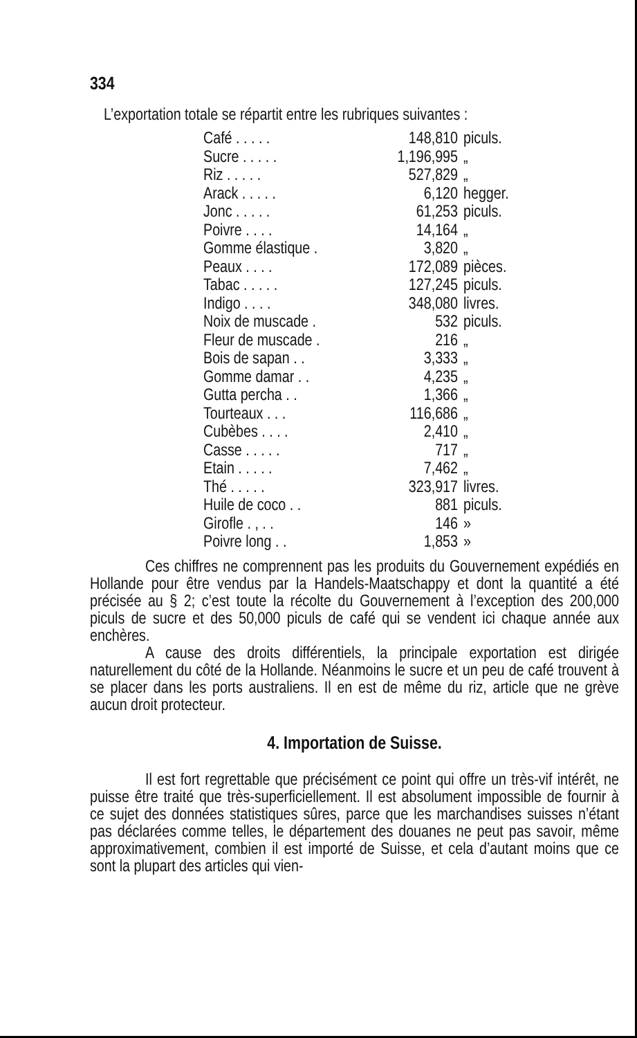334
L’exportation totale se répartit entre les rubriques suivantes :
| Café . . . . . | 148,810 | piculs. |
| Sucre . . . . . | 1,196,995 | „ |
| Riz . . . . . | 527,829 | „ |
| Arack . . . . . | 6,120 | hegger. |
| Jonc . . . . . | 61,253 | piculs. |
| Poivre . . . . | 14,164 | „ |
| Gomme élastique . | 3,820 | „ |
| Peaux . . . . | 172,089 | pièces. |
| Tabac . . . . . | 127,245 | piculs. |
| Indigo . . . . | 348,080 | livres. |
| Noix de muscade . | 532 | piculs. |
| Fleur de muscade . | 216 | „ |
| Bois de sapan . . | 3,333 | „ |
| Gomme damar . . | 4,235 | „ |
| Gutta percha . . | 1,366 | „ |
| Tourteaux . . . | 116,686 | „ |
| Cubèbes . . . . | 2,410 | „ |
| Casse . . . . . | 717 | „ |
| Etain . . . . . | 7,462 | „ |
| Thé . . . . . | 323,917 | livres. |
| Huile de coco . . | 881 | piculs. |
| Girofle . , . . | 146 | » |
| Poivre long . . | 1,853 | » |
Ces chiffres ne comprennent pas les produits du Gouvernement expédiés en Hollande pour être vendus par la Handels-Maatschappy et dont la quantité a été précisée au § 2; c’est toute la récolte du Gouvernement à l’exception des 200,000 piculs de sucre et des 50,000 piculs de café qui se vendent ici chaque année aux enchères.
A cause des droits différentiels, la principale exportation est dirigée naturellement du côté de la Hollande. Néanmoins le sucre et un peu de café trouvent à se placer dans les ports australiens. Il en est de même du riz, article que ne grève aucun droit protecteur.
4. Importation de Suisse.
Il est fort regrettable que précisément ce point qui offre un très-vif intérêt, ne puisse être traité que très-superficiellement. Il est absolument impossible de fournir à ce sujet des données statistiques sûres, parce que les marchandises suisses n’étant pas déclarées comme telles, le département des douanes ne peut pas savoir, même approximativement, combien il est importé de Suisse, et cela d’autant moins que ce sont la plupart des articles qui vien-